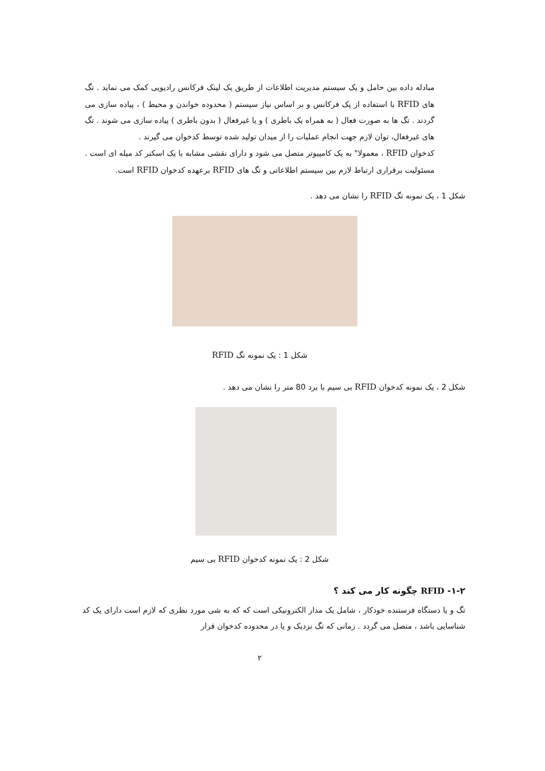مبادله داده بین حامل و یک سیستم مدیریت اطلاعات از طریق یک لینک فرکانس رادیویی کمک می نماید . تگ های RFID با استفاده از یک فرکانس و بر اساس نیاز سیستم ( محدوده خواندن و محیط ) ، پیاده سازی می گردند . تگ ها به صورت فعال ( به همراه یک باطری ) و یا غیرفعال ( بدون باطری ) پیاده سازی می شوند . تگ های غیرفعال، توان لازم جهت انجام عملیات را از میدان تولید شده توسط کدخوان می گیرند .
کدخوان RFID ، معمولا" به یک کامپیوتر متصل می شود و دارای نقشی مشابه با یک اسکنر کد میله ای است . مسئولیت برقراری ارتباط لازم بین سیستم اطلاعاتی و تگ های RFID برعهده کدخوان RFID است.
شکل 1 ، یک نمونه تگ RFID را نشان می دهد .
شکل 1 : یک نمونه تگ RFID
شکل 2 ، یک نمونه کدخوان RFID بی سیم با برد 80 متر را نشان می دهد .
شکل 2 : یک نمونه کدخوان RFID بی سیم
۱-۲- RFID چگونه کار می کند ؟
تگ و یا دستگاه فرستنده خودکار ، شامل یک مدار الکترونیکی است که که به شی مورد نظری که لازم است دارای یک کد شناسایی باشد ، متصل می گردد . زمانی که تگ نزدیک و یا در محدوده کدخوان قرار
۲